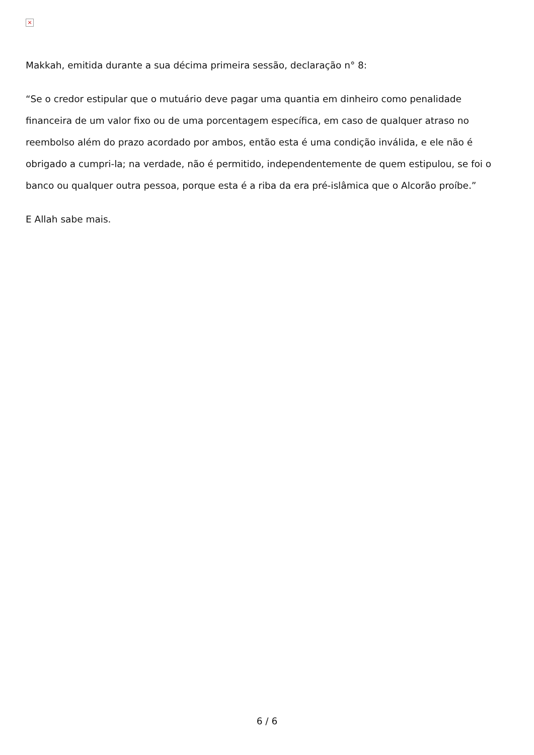×
Makkah, emitida durante a sua décima primeira sessão, declaração n° 8:
“Se o credor estipular que o mutuário deve pagar uma quantia em dinheiro como penalidade financeira de um valor fixo ou de uma porcentagem específica, em caso de qualquer atraso no reembolso além do prazo acordado por ambos, então esta é uma condição inválida, e ele não é obrigado a cumpri-la; na verdade, não é permitido, independentemente de quem estipulou, se foi o banco ou qualquer outra pessoa, porque esta é a riba da era pré-islâmica que o Alcorão proíbe.”
E Allah sabe mais.
6 / 6